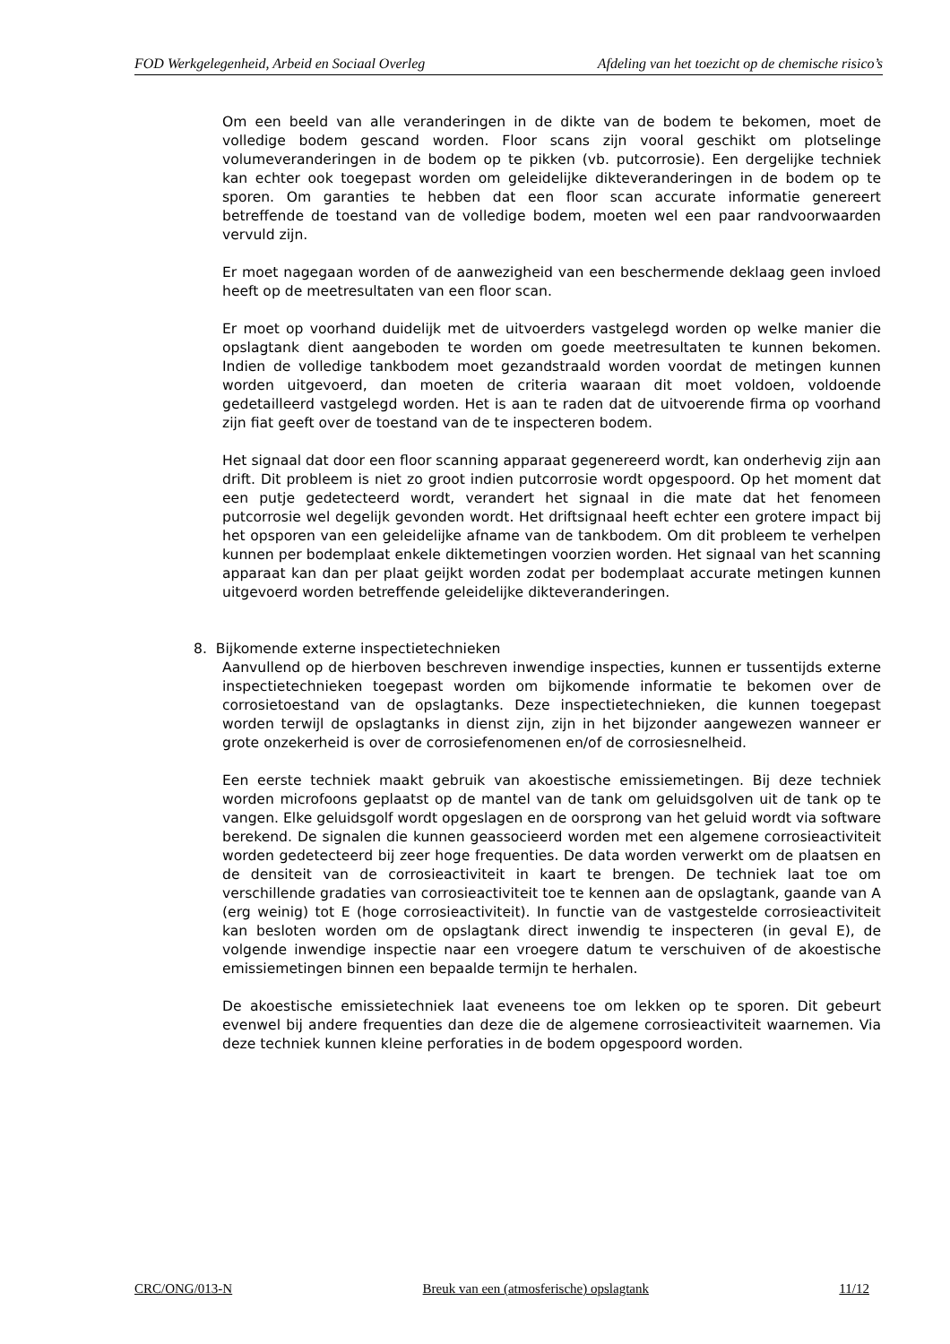FOD Werkgelegenheid, Arbeid en Sociaal Overleg Afdeling van het toezicht op de chemische risico’s
Om een beeld van alle veranderingen in de dikte van de bodem te bekomen, moet de volledige bodem gescand worden. Floor scans zijn vooral geschikt om plotselinge volumeveranderingen in de bodem op te pikken (vb. putcorrosie). Een dergelijke techniek kan echter ook toegepast worden om geleidelijke dikteveranderingen in de bodem op te sporen. Om garanties te hebben dat een floor scan accurate informatie genereert betreffende de toestand van de volledige bodem, moeten wel een paar randvoorwaarden vervuld zijn.
Er moet nagegaan worden of de aanwezigheid van een beschermende deklaag geen invloed heeft op de meetresultaten van een floor scan.
Er moet op voorhand duidelijk met de uitvoerders vastgelegd worden op welke manier die opslagtank dient aangeboden te worden om goede meetresultaten te kunnen bekomen. Indien de volledige tankbodem moet gezandstraald worden voordat de metingen kunnen worden uitgevoerd, dan moeten de criteria waaraan dit moet voldoen, voldoende gedetailleerd vastgelegd worden. Het is aan te raden dat de uitvoerende firma op voorhand zijn fiat geeft over de toestand van de te inspecteren bodem.
Het signaal dat door een floor scanning apparaat gegenereerd wordt, kan onderhevig zijn aan drift. Dit probleem is niet zo groot indien putcorrosie wordt opgespoord. Op het moment dat een putje gedetecteerd wordt, verandert het signaal in die mate dat het fenomeen putcorrosie wel degelijk gevonden wordt. Het driftsignaal heeft echter een grotere impact bij het opsporen van een geleidelijke afname van de tankbodem. Om dit probleem te verhelpen kunnen per bodemplaat enkele diktemetingen voorzien worden. Het signaal van het scanning apparaat kan dan per plaat geijkt worden zodat per bodemplaat accurate metingen kunnen uitgevoerd worden betreffende geleidelijke dikteveranderingen.
8. Bijkomende externe inspectietechnieken
Aanvullend op de hierboven beschreven inwendige inspecties, kunnen er tussentijds externe inspectietechnieken toegepast worden om bijkomende informatie te bekomen over de corrosietoestand van de opslagtanks. Deze inspectietechnieken, die kunnen toegepast worden terwijl de opslagtanks in dienst zijn, zijn in het bijzonder aangewezen wanneer er grote onzekerheid is over de corrosiefenomenen en/of de corrosiesnelheid.
Een eerste techniek maakt gebruik van akoestische emissiemetingen. Bij deze techniek worden microfoons geplaatst op de mantel van de tank om geluidsgolven uit de tank op te vangen. Elke geluidsgolf wordt opgeslagen en de oorsprong van het geluid wordt via software berekend. De signalen die kunnen geassocieerd worden met een algemene corrosieactiviteit worden gedetecteerd bij zeer hoge frequenties. De data worden verwerkt om de plaatsen en de densiteit van de corrosieactiviteit in kaart te brengen. De techniek laat toe om verschillende gradaties van corrosieactiviteit toe te kennen aan de opslagtank, gaande van A (erg weinig) tot E (hoge corrosieactiviteit). In functie van de vastgestelde corrosieactiviteit kan besloten worden om de opslagtank direct inwendig te inspecteren (in geval E), de volgende inwendige inspectie naar een vroegere datum te verschuiven of de akoestische emissiemetingen binnen een bepaalde termijn te herhalen.
De akoestische emissietechniek laat eveneens toe om lekken op te sporen. Dit gebeurt evenwel bij andere frequenties dan deze die de algemene corrosieactiviteit waarnemen. Via deze techniek kunnen kleine perforaties in de bodem opgespoord worden.
CRC/ONG/013-N Breuk van een (atmosferische) opslagtank 11/12